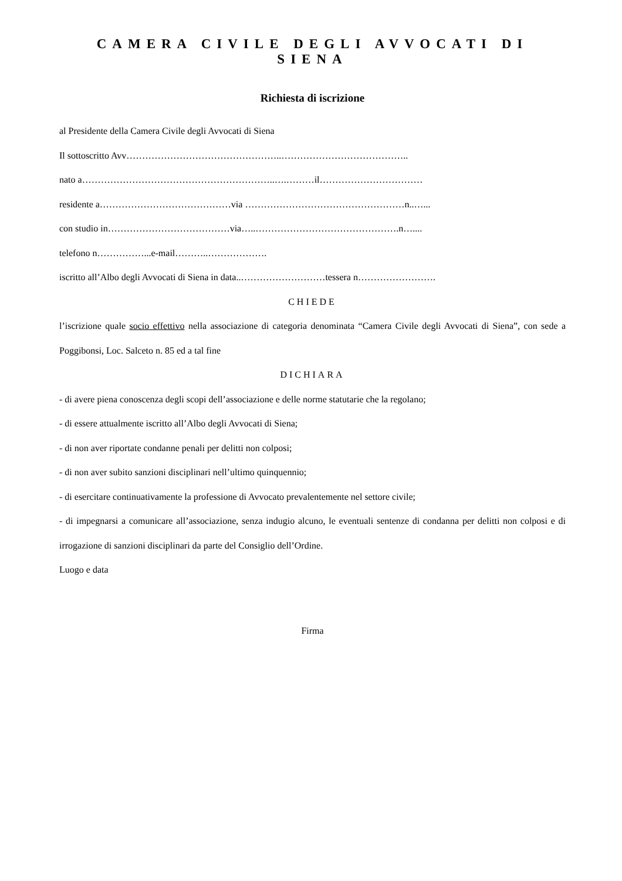CAMERA CIVILE DEGLI AVVOCATI DI SIENA
Richiesta di iscrizione
al Presidente della Camera Civile degli Avvocati di Siena
Il sottoscritto Avv…………………………………………..…………………………………..
nato a……………………………………………………..….………il……………………………
residente a……………………………………via ……………………………………………n..…...
con studio in…………………………………via…..……………………………………….n…....
telefono n……………...e-mail………..……………….
iscritto all’Albo degli Avvocati di Siena in data..………………………tessera n…………………….
CHIEDE
l’iscrizione quale socio effettivo nella associazione di categoria denominata “Camera Civile degli Avvocati di Siena”, con sede a Poggibonsi, Loc. Salceto n. 85 ed a tal fine
DICHIARA
- di avere piena conoscenza degli scopi dell’associazione e delle norme statutarie che la regolano;
- di essere attualmente iscritto all’Albo degli Avvocati di Siena;
- di non aver riportate condanne penali per delitti non colposi;
- di non aver subito sanzioni disciplinari nell’ultimo quinquennio;
- di esercitare continuativamente la professione di Avvocato prevalentemente nel settore civile;
- di impegnarsi a comunicare all’associazione, senza indugio alcuno, le eventuali sentenze di condanna per delitti non colposi e di irrogazione di sanzioni disciplinari da parte del Consiglio dell’Ordine.
Luogo e data
Firma